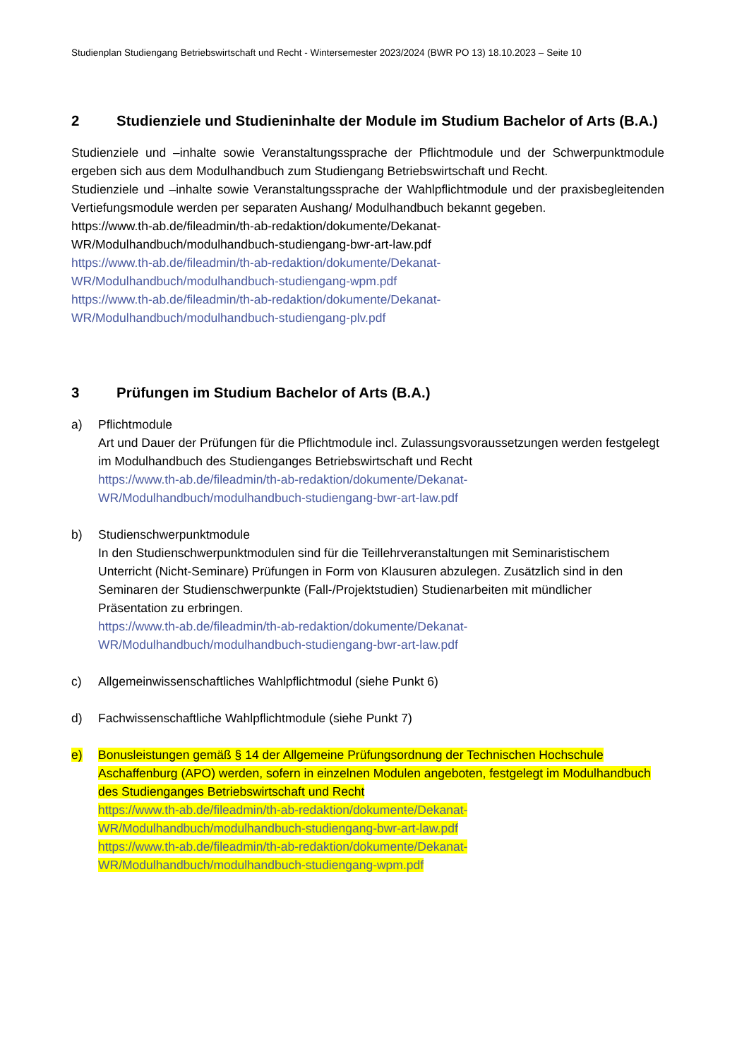Studienplan Studiengang Betriebswirtschaft und Recht - Wintersemester 2023/2024 (BWR PO 13) 18.10.2023 – Seite 10
2 Studienziele und Studieninhalte der Module im Studium Bachelor of Arts (B.A.)
Studienziele und –inhalte sowie Veranstaltungssprache der Pflichtmodule und der Schwerpunktmodule ergeben sich aus dem Modulhandbuch zum Studiengang Betriebswirtschaft und Recht.
Studienziele und –inhalte sowie Veranstaltungssprache der Wahlpflichtmodule und der praxisbegleitenden Vertiefungsmodule werden per separaten Aushang/ Modulhandbuch bekannt gegeben.
https://www.th-ab.de/fileadmin/th-ab-redaktion/dokumente/Dekanat-
WR/Modulhandbuch/modulhandbuch-studiengang-bwr-art-law.pdf
https://www.th-ab.de/fileadmin/th-ab-redaktion/dokumente/Dekanat-
WR/Modulhandbuch/modulhandbuch-studiengang-wpm.pdf
https://www.th-ab.de/fileadmin/th-ab-redaktion/dokumente/Dekanat-
WR/Modulhandbuch/modulhandbuch-studiengang-plv.pdf
3 Prüfungen im Studium Bachelor of Arts (B.A.)
a) Pflichtmodule
Art und Dauer der Prüfungen für die Pflichtmodule incl. Zulassungsvoraussetzungen werden festgelegt im Modulhandbuch des Studienganges Betriebswirtschaft und Recht
https://www.th-ab.de/fileadmin/th-ab-redaktion/dokumente/Dekanat-
WR/Modulhandbuch/modulhandbuch-studiengang-bwr-art-law.pdf
b) Studienschwerpunktmodule
In den Studienschwerpunktmodulen sind für die Teillehrveranstaltungen mit Seminaristischem Unterricht (Nicht-Seminare) Prüfungen in Form von Klausuren abzulegen. Zusätzlich sind in den Seminaren der Studienschwerpunkte (Fall-/Projektstudien) Studienarbeiten mit mündlicher Präsentation zu erbringen.
https://www.th-ab.de/fileadmin/th-ab-redaktion/dokumente/Dekanat-
WR/Modulhandbuch/modulhandbuch-studiengang-bwr-art-law.pdf
c) Allgemeinwissenschaftliches Wahlpflichtmodul (siehe Punkt 6)
d) Fachwissenschaftliche Wahlpflichtmodule (siehe Punkt 7)
e) Bonusleistungen gemäß § 14 der Allgemeine Prüfungsordnung der Technischen Hochschule Aschaffenburg (APO) werden, sofern in einzelnen Modulen angeboten, festgelegt im Modulhandbuch des Studienganges Betriebswirtschaft und Recht
https://www.th-ab.de/fileadmin/th-ab-redaktion/dokumente/Dekanat-
WR/Modulhandbuch/modulhandbuch-studiengang-bwr-art-law.pdf
https://www.th-ab.de/fileadmin/th-ab-redaktion/dokumente/Dekanat-
WR/Modulhandbuch/modulhandbuch-studiengang-wpm.pdf